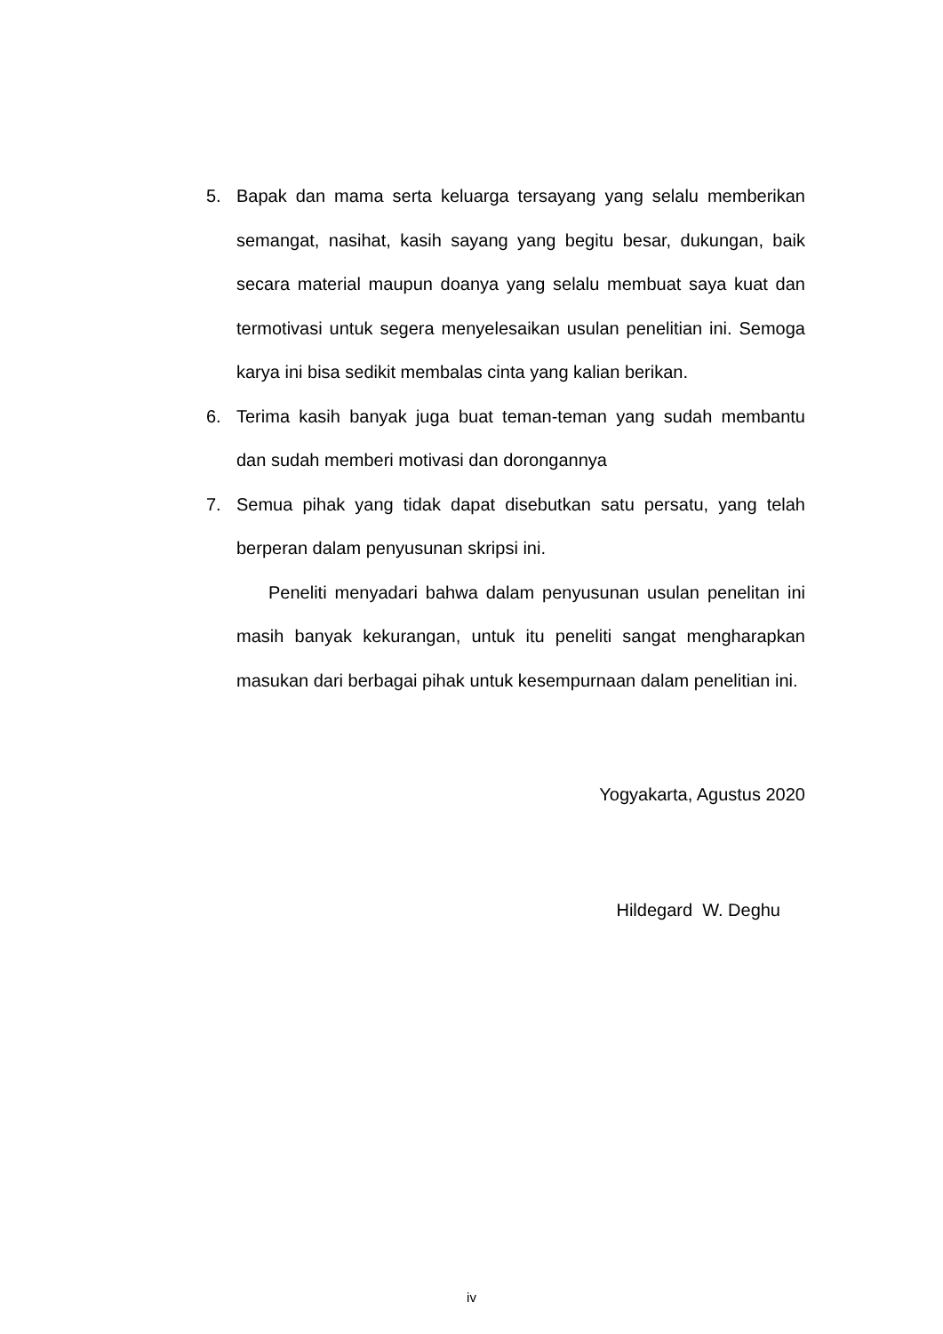5. Bapak dan mama serta keluarga tersayang yang selalu memberikan semangat, nasihat, kasih sayang yang begitu besar, dukungan, baik secara material maupun doanya yang selalu membuat saya kuat dan termotivasi untuk segera menyelesaikan usulan penelitian ini. Semoga karya ini bisa sedikit membalas cinta yang kalian berikan.
6. Terima kasih banyak juga buat teman-teman yang sudah membantu dan sudah memberi motivasi dan dorongannya
7. Semua pihak yang tidak dapat disebutkan satu persatu, yang telah berperan dalam penyusunan skripsi ini.
Peneliti menyadari bahwa dalam penyusunan usulan penelitan ini masih banyak kekurangan, untuk itu peneliti sangat mengharapkan masukan dari berbagai pihak untuk kesempurnaan dalam penelitian ini.
Yogyakarta, Agustus 2020
Hildegard W. Deghu
iv